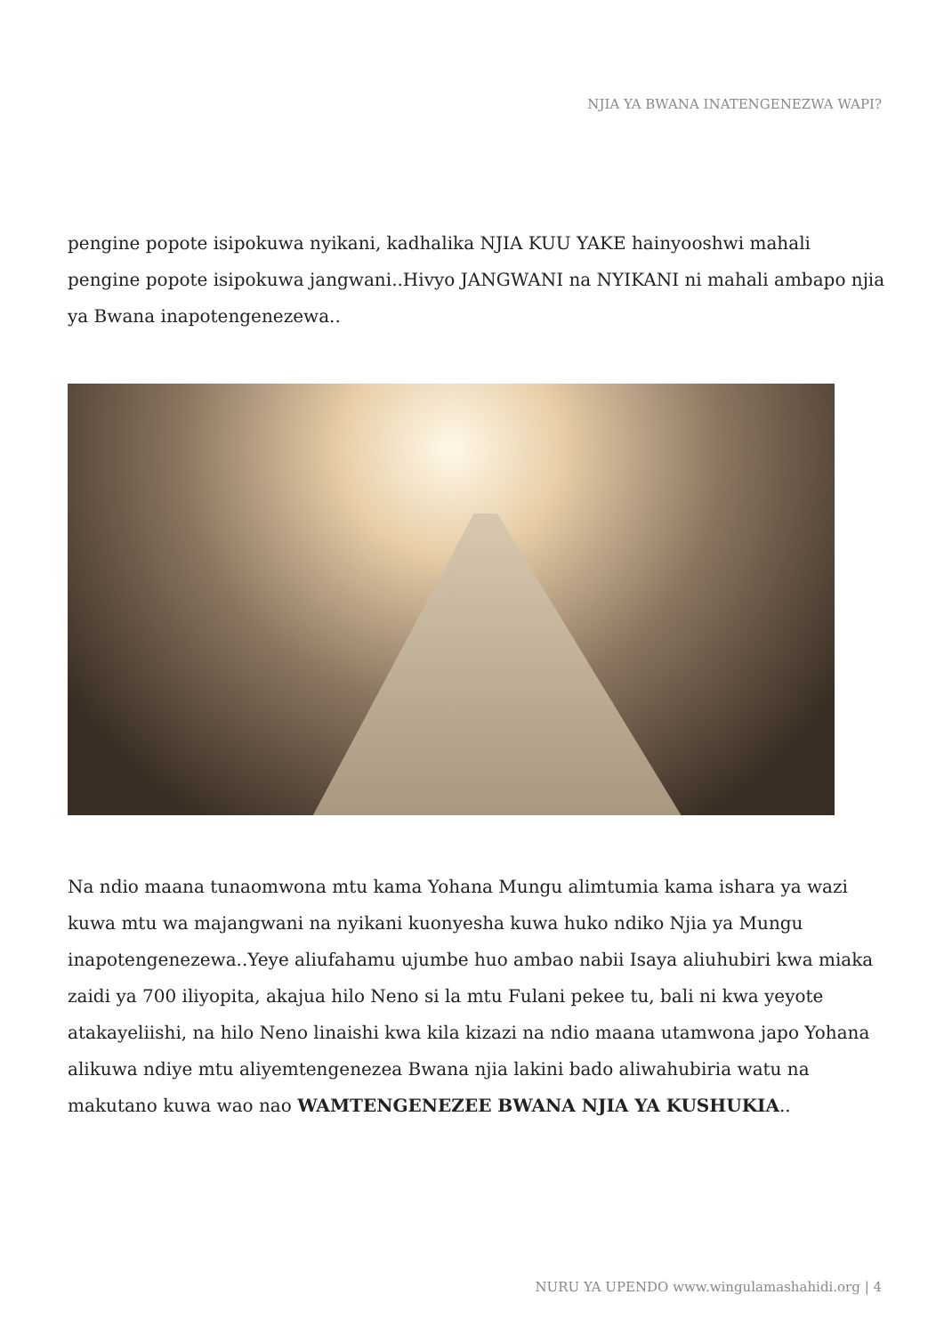NJIA YA BWANA INATENGENEZWA WAPI?
pengine popote isipokuwa nyikani, kadhalika NJIA KUU YAKE hainyooshwi mahali pengine popote isipokuwa jangwani..Hivyo JANGWANI na NYIKANI ni mahali ambapo njia ya Bwana inapotengenezewa..
Na ndio maana tunaomwona mtu kama Yohana Mungu alimtumia kama ishara ya wazi kuwa mtu wa majangwani na nyikani kuonyesha kuwa huko ndiko Njia ya Mungu inapotengenezewa..Yeye aliufahamu ujumbe huo ambao nabii Isaya aliuhubiri kwa miaka zaidi ya 700 iliyopita, akajua hilo Neno si la mtu Fulani pekee tu, bali ni kwa yeyote atakayeliishi, na hilo Neno linaishi kwa kila kizazi na ndio maana utamwona japo Yohana alikuwa ndiye mtu aliyemtengenezea Bwana njia lakini bado aliwahubiria watu na makutano kuwa wao nao WAMTENGENEZEE BWANA NJIA YA KUSHUKIA..
NURU YA UPENDO www.wingulamashahidi.org | 4